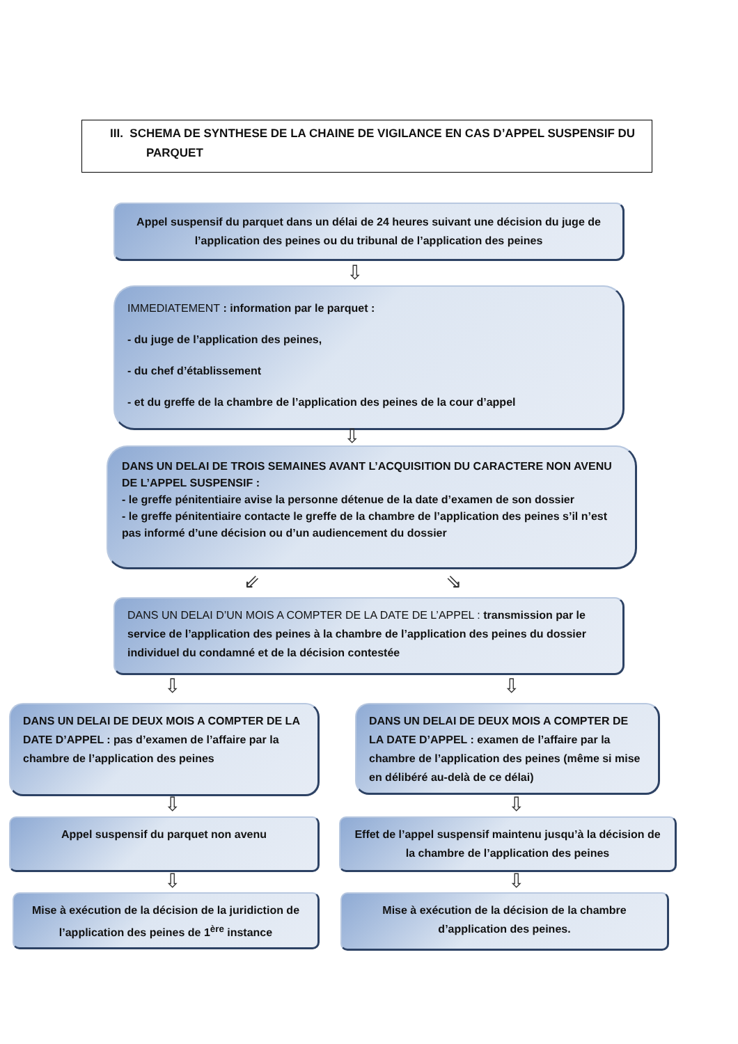III. SCHEMA DE SYNTHESE DE LA CHAINE DE VIGILANCE EN CAS D’APPEL SUSPENSIF DU
PARQUET
Appel suspensif du parquet dans un délai de 24 heures suivant une décision du juge de l’application des peines ou du tribunal de l’application des peines
⇩
IMMEDIATEMENT : information par le parquet :
- du juge de l’application des peines,
- du chef d’établissement
- et du greffe de la chambre de l’application des peines de la cour d’appel
⇩
DANS UN DELAI DE TROIS SEMAINES AVANT L’ACQUISITION DU CARACTERE NON AVENU DE L’APPEL SUSPENSIF :
- le greffe pénitentiaire avise la personne détenue de la date d’examen de son dossier
- le greffe pénitentiaire contacte le greffe de la chambre de l’application des peines s’il n’est pas informé d’une décision ou d’un audiencement du dossier
⇙ ⇘
DANS UN DELAI D’UN MOIS A COMPTER DE LA DATE DE L’APPEL : transmission par le service de l’application des peines à la chambre de l’application des peines du dossier individuel du condamné et de la décision contestée
⇩ ⇩
DANS UN DELAI DE DEUX MOIS A COMPTER DE LA DATE D’APPEL : pas d’examen de l’affaire par la chambre de l’application des peines
DANS UN DELAI DE DEUX MOIS A COMPTER DE LA DATE D’APPEL : examen de l’affaire par la chambre de l’application des peines (même si mise en délibéré au-delà de ce délai)
⇩ ⇩
Appel suspensif du parquet non avenu
Effet de l’appel suspensif maintenu jusqu’à la décision de la chambre de l’application des peines
⇩ ⇩
Mise à exécution de la décision de la juridiction de l’application des peines de 1<sup>ère</sup> instance
Mise à exécution de la décision de la chambre d’application des peines.